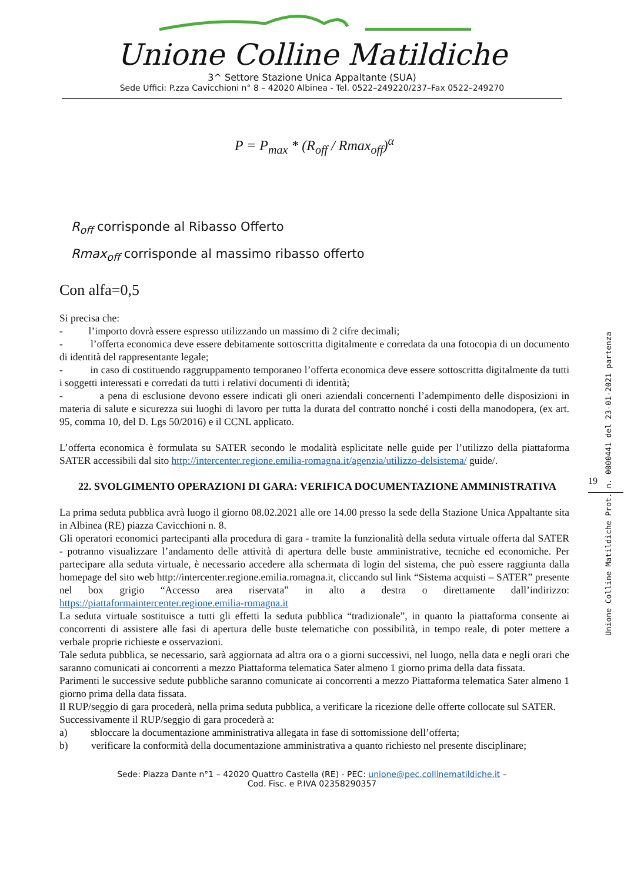Unione Colline Matildiche
3^ Settore Stazione Unica Appaltante (SUA)
Sede Uffici: P.zza Cavicchioni n° 8 – 42020 Albinea - Tel. 0522–249220/237–Fax 0522–249270
P = P<sub>max</sub> * (R<sub>off</sub> / Rmax<sub>off</sub>)<sup>α</sup>
R<sub>off</sub> corrisponde al Ribasso Offerto
Rmax<sub>off</sub> corrisponde al massimo ribasso offerto
Con alfa=0,5
Si precisa che:
- l’importo dovrà essere espresso utilizzando un massimo di 2 cifre decimali;
- l’offerta economica deve essere debitamente sottoscritta digitalmente e corredata da una fotocopia di un documento di identità del rappresentante legale;
- in caso di costituendo raggruppamento temporaneo l’offerta economica deve essere sottoscritta digitalmente da tutti i soggetti interessati e corredati da tutti i relativi documenti di identità;
- a pena di esclusione devono essere indicati gli oneri aziendali concernenti l’adempimento delle disposizioni in materia di salute e sicurezza sui luoghi di lavoro per tutta la durata del contratto nonché i costi della manodopera, (ex art. 95, comma 10, del D. Lgs 50/2016) e il CCNL applicato.
L’offerta economica è formulata su SATER secondo le modalità esplicitate nelle guide per l’utilizzo della piattaforma SATER accessibili dal sito http://intercenter.regione.emilia-romagna.it/agenzia/utilizzo-delsistema/ guide/.
22. SVOLGIMENTO OPERAZIONI DI GARA: VERIFICA DOCUMENTAZIONE AMMINISTRATIVA
La prima seduta pubblica avrà luogo il giorno 08.02.2021 alle ore 14.00 presso la sede della Stazione Unica Appaltante sita in Albinea (RE) piazza Cavicchioni n. 8.
Gli operatori economici partecipanti alla procedura di gara - tramite la funzionalità della seduta virtuale offerta dal SATER - potranno visualizzare l’andamento delle attività di apertura delle buste amministrative, tecniche ed economiche. Per partecipare alla seduta virtuale, è necessario accedere alla schermata di login del sistema, che può essere raggiunta dalla homepage del sito web http://intercenter.regione.emilia.romagna.it, cliccando sul link “Sistema acquisti – SATER” presente nel box grigio “Accesso area riservata” in alto a destra o direttamente dall’indirizzo: https://piattaformaintercenter.regione.emilia-romagna.it
La seduta virtuale sostituisce a tutti gli effetti la seduta pubblica “tradizionale”, in quanto la piattaforma consente ai concorrenti di assistere alle fasi di apertura delle buste telematiche con possibilità, in tempo reale, di poter mettere a verbale proprie richieste e osservazioni.
Tale seduta pubblica, se necessario, sarà aggiornata ad altra ora o a giorni successivi, nel luogo, nella data e negli orari che saranno comunicati ai concorrenti a mezzo Piattaforma telematica Sater almeno 1 giorno prima della data fissata.
Parimenti le successive sedute pubbliche saranno comunicate ai concorrenti a mezzo Piattaforma telematica Sater almeno 1 giorno prima della data fissata.
Il RUP/seggio di gara procederà, nella prima seduta pubblica, a verificare la ricezione delle offerte collocate sul SATER.
Successivamente il RUP/seggio di gara procederà a:
a) sbloccare la documentazione amministrativa allegata in fase di sottomissione dell’offerta;
b) verificare la conformità della documentazione amministrativa a quanto richiesto nel presente disciplinare;
Sede: Piazza Dante n°1 – 42020 Quattro Castella (RE) - PEC: unione@pec.collinematildiche.it –
Cod. Fisc. e P.IVA 02358290357
19
Unione Colline Matildiche Prot. n. 0000441 del 23-01-2021 partenza